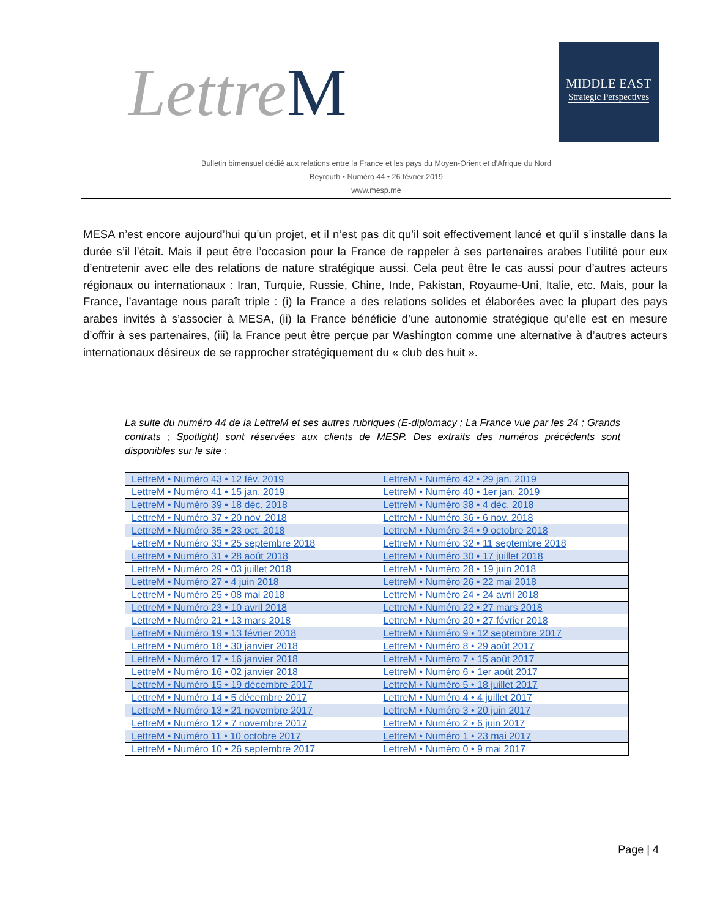LettreM
MIDDLE EAST
Strategic Perspectives
Bulletin bimensuel dédié aux relations entre la France et les pays du Moyen-Orient et d’Afrique du Nord
Beyrouth • Numéro 44 • 26 février 2019
www.mesp.me
MESA n’est encore aujourd’hui qu’un projet, et il n’est pas dit qu’il soit effectivement lancé et qu’il s’installe dans la durée s’il l’était. Mais il peut être l’occasion pour la France de rappeler à ses partenaires arabes l’utilité pour eux d’entretenir avec elle des relations de nature stratégique aussi. Cela peut être le cas aussi pour d’autres acteurs régionaux ou internationaux : Iran, Turquie, Russie, Chine, Inde, Pakistan, Royaume-Uni, Italie, etc. Mais, pour la France, l’avantage nous paraît triple : (i) la France a des relations solides et élaborées avec la plupart des pays arabes invités à s’associer à MESA, (ii) la France bénéficie d’une autonomie stratégique qu’elle est en mesure d’offrir à ses partenaires, (iii) la France peut être perçue par Washington comme une alternative à d’autres acteurs internationaux désireux de se rapprocher stratégiquement du « club des huit ».
La suite du numéro 44 de la LettreM et ses autres rubriques (E-diplomacy ; La France vue par les 24 ; Grands contrats ; Spotlight) sont réservées aux clients de MESP. Des extraits des numéros précédents sont disponibles sur le site :
| LettreM • Numéro 43 • 12 fév. 2019 | LettreM • Numéro 42 • 29 jan. 2019 |
| LettreM • Numéro 41 • 15 jan. 2019 | LettreM • Numéro 40 • 1er jan. 2019 |
| LettreM • Numéro 39 • 18 déc. 2018 | LettreM • Numéro 38 • 4 déc. 2018 |
| LettreM • Numéro 37 • 20 nov. 2018 | LettreM • Numéro 36 • 6 nov. 2018 |
| LettreM • Numéro 35 • 23 oct. 2018 | LettreM • Numéro 34 • 9 octobre 2018 |
| LettreM • Numéro 33 • 25 septembre 2018 | LettreM • Numéro 32 • 11 septembre 2018 |
| LettreM • Numéro 31 • 28 août 2018 | LettreM • Numéro 30 • 17 juillet 2018 |
| LettreM • Numéro 29 • 03 juillet 2018 | LettreM • Numéro 28 • 19 juin 2018 |
| LettreM • Numéro 27 • 4 juin 2018 | LettreM • Numéro 26 • 22 mai 2018 |
| LettreM • Numéro 25 • 08 mai 2018 | LettreM • Numéro 24 • 24 avril 2018 |
| LettreM • Numéro 23 • 10 avril 2018 | LettreM • Numéro 22 • 27 mars 2018 |
| LettreM • Numéro 21 • 13 mars 2018 | LettreM • Numéro 20 • 27 février 2018 |
| LettreM • Numéro 19 • 13 février 2018 | LettreM • Numéro 9 • 12 septembre 2017 |
| LettreM • Numéro 18 • 30 janvier 2018 | LettreM • Numéro 8 • 29 août 2017 |
| LettreM • Numéro 17 • 16 janvier 2018 | LettreM • Numéro 7 • 15 août 2017 |
| LettreM • Numéro 16 • 02 janvier 2018 | LettreM • Numéro 6 • 1er août 2017 |
| LettreM • Numéro 15 • 19 décembre 2017 | LettreM • Numéro 5 • 18 juillet 2017 |
| LettreM • Numéro 14 • 5 décembre 2017 | LettreM • Numéro 4 • 4 juillet 2017 |
| LettreM • Numéro 13 • 21 novembre 2017 | LettreM • Numéro 3 • 20 juin 2017 |
| LettreM • Numéro 12 • 7 novembre 2017 | LettreM • Numéro 2 • 6 juin 2017 |
| LettreM • Numéro 11 • 10 octobre 2017 | LettreM • Numéro 1 • 23 mai 2017 |
| LettreM • Numéro 10 • 26 septembre 2017 | LettreM • Numéro 0 • 9 mai 2017 |
Page | 4